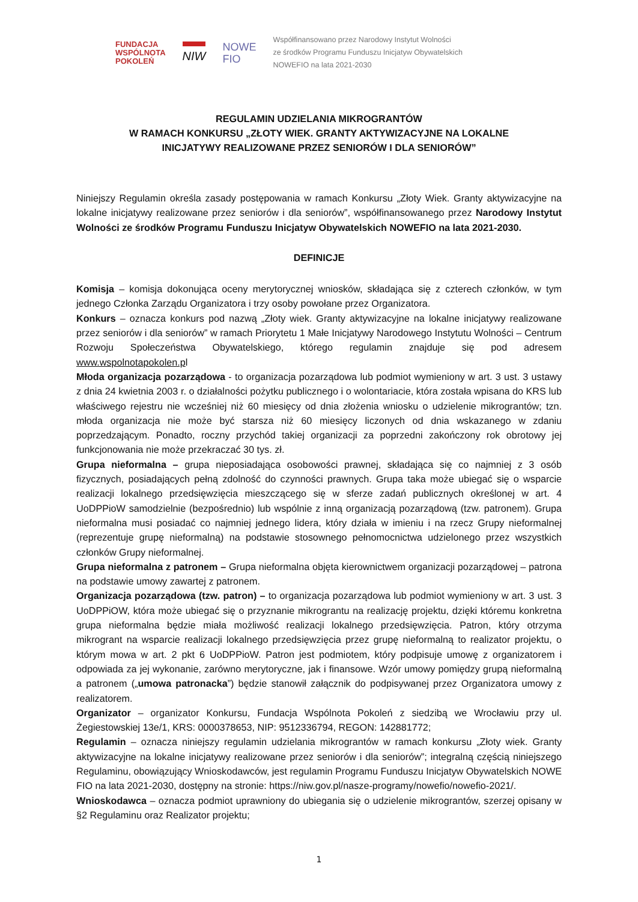FUNDACJA
WSPÓLNOTA
POKOLEŃ
NIW
NOWE
FIO
Współfinansowano przez Narodowy Instytut Wolności
ze środków Programu Funduszu Inicjatyw Obywatelskich
NOWEFIO na lata 2021-2030
REGULAMIN UDZIELANIA MIKROGRANTÓW
W RAMACH KONKURSU „ZŁOTY WIEK. GRANTY AKTYWIZACYJNE NA LOKALNE
INICJATYWY REALIZOWANE PRZEZ SENIORÓW I DLA SENIORÓW”
Niniejszy Regulamin określa zasady postępowania w ramach Konkursu „Złoty Wiek. Granty aktywizacyjne na lokalne inicjatywy realizowane przez seniorów i dla seniorów”, współfinansowanego przez Narodowy Instytut Wolności ze środków Programu Funduszu Inicjatyw Obywatelskich NOWEFIO na lata 2021-2030.
DEFINICJE
Komisja – komisja dokonująca oceny merytorycznej wniosków, składająca się z czterech członków, w tym jednego Członka Zarządu Organizatora i trzy osoby powołane przez Organizatora.
Konkurs – oznacza konkurs pod nazwą „Złoty wiek. Granty aktywizacyjne na lokalne inicjatywy realizowane przez seniorów i dla seniorów” w ramach Priorytetu 1 Małe Inicjatywy Narodowego Instytutu Wolności – Centrum Rozwoju Społeczeństwa Obywatelskiego, którego regulamin znajduje się pod adresem www.wspolnotapokolen.pl
Młoda organizacja pozarządowa - to organizacja pozarządowa lub podmiot wymieniony w art. 3 ust. 3 ustawy z dnia 24 kwietnia 2003 r. o działalności pożytku publicznego i o wolontariacie, która została wpisana do KRS lub właściwego rejestru nie wcześniej niż 60 miesięcy od dnia złożenia wniosku o udzielenie mikrograntów; tzn. młoda organizacja nie może być starsza niż 60 miesięcy liczonych od dnia wskazanego w zdaniu poprzedzającym. Ponadto, roczny przychód takiej organizacji za poprzedni zakończony rok obrotowy jej funkcjonowania nie może przekraczać 30 tys. zł.
Grupa nieformalna – grupa nieposiadająca osobowości prawnej, składająca się co najmniej z 3 osób fizycznych, posiadających pełną zdolność do czynności prawnych. Grupa taka może ubiegać się o wsparcie realizacji lokalnego przedsięwzięcia mieszczącego się w sferze zadań publicznych określonej w art. 4 UoDPPioW samodzielnie (bezpośrednio) lub wspólnie z inną organizacją pozarządową (tzw. patronem). Grupa nieformalna musi posiadać co najmniej jednego lidera, który działa w imieniu i na rzecz Grupy nieformalnej (reprezentuje grupę nieformalną) na podstawie stosownego pełnomocnictwa udzielonego przez wszystkich członków Grupy nieformalnej.
Grupa nieformalna z patronem – Grupa nieformalna objęta kierownictwem organizacji pozarządowej – patrona na podstawie umowy zawartej z patronem.
Organizacja pozarządowa (tzw. patron) – to organizacja pozarządowa lub podmiot wymieniony w art. 3 ust. 3 UoDPPiOW, która może ubiegać się o przyznanie mikrograntu na realizację projektu, dzięki któremu konkretna grupa nieformalna będzie miała możliwość realizacji lokalnego przedsięwzięcia. Patron, który otrzyma mikrogrant na wsparcie realizacji lokalnego przedsięwzięcia przez grupę nieformalną to realizator projektu, o którym mowa w art. 2 pkt 6 UoDPPioW. Patron jest podmiotem, który podpisuje umowę z organizatorem i odpowiada za jej wykonanie, zarówno merytoryczne, jak i finansowe. Wzór umowy pomiędzy grupą nieformalną a patronem („umowa patronacka”) będzie stanowił załącznik do podpisywanej przez Organizatora umowy z realizatorem.
Organizator – organizator Konkursu, Fundacja Wspólnota Pokoleń z siedzibą we Wrocławiu przy ul. Żegiestowskiej 13e/1, KRS: 0000378653, NIP: 9512336794, REGON: 142881772;
Regulamin – oznacza niniejszy regulamin udzielania mikrograntów w ramach konkursu „Złoty wiek. Granty aktywizacyjne na lokalne inicjatywy realizowane przez seniorów i dla seniorów”; integralną częścią niniejszego Regulaminu, obowiązujący Wnioskodawców, jest regulamin Programu Funduszu Inicjatyw Obywatelskich NOWE FIO na lata 2021-2030, dostępny na stronie: https://niw.gov.pl/nasze-programy/nowefio/nowefio-2021/.
Wnioskodawca – oznacza podmiot uprawniony do ubiegania się o udzielenie mikrograntów, szerzej opisany w §2 Regulaminu oraz Realizator projektu;
1